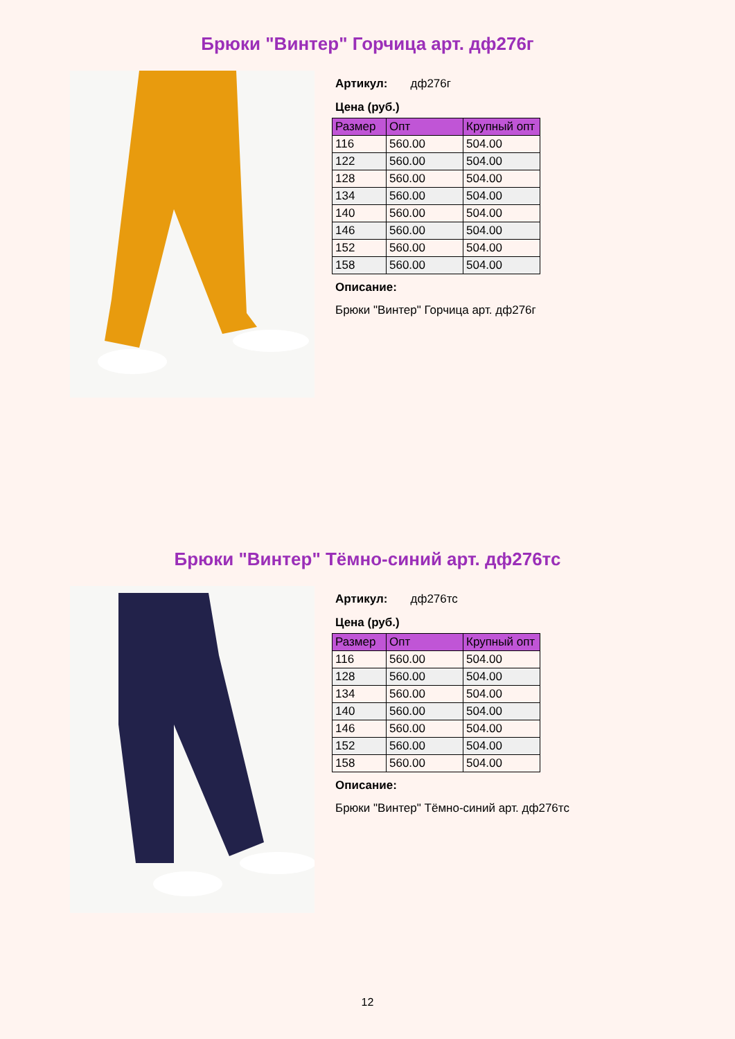Брюки "Винтер" Горчица арт. дф276г
Артикул: дф276г
Цена (руб.)
| Размер | Опт | Крупный опт |
| --- | --- | --- |
| 116 | 560.00 | 504.00 |
| 122 | 560.00 | 504.00 |
| 128 | 560.00 | 504.00 |
| 134 | 560.00 | 504.00 |
| 140 | 560.00 | 504.00 |
| 146 | 560.00 | 504.00 |
| 152 | 560.00 | 504.00 |
| 158 | 560.00 | 504.00 |
Описание:
Брюки "Винтер" Горчица арт. дф276г
Брюки "Винтер" Тёмно-синий арт. дф276тс
Артикул: дф276тс
Цена (руб.)
| Размер | Опт | Крупный опт |
| --- | --- | --- |
| 116 | 560.00 | 504.00 |
| 128 | 560.00 | 504.00 |
| 134 | 560.00 | 504.00 |
| 140 | 560.00 | 504.00 |
| 146 | 560.00 | 504.00 |
| 152 | 560.00 | 504.00 |
| 158 | 560.00 | 504.00 |
Описание:
Брюки "Винтер" Тёмно-синий арт. дф276тс
12